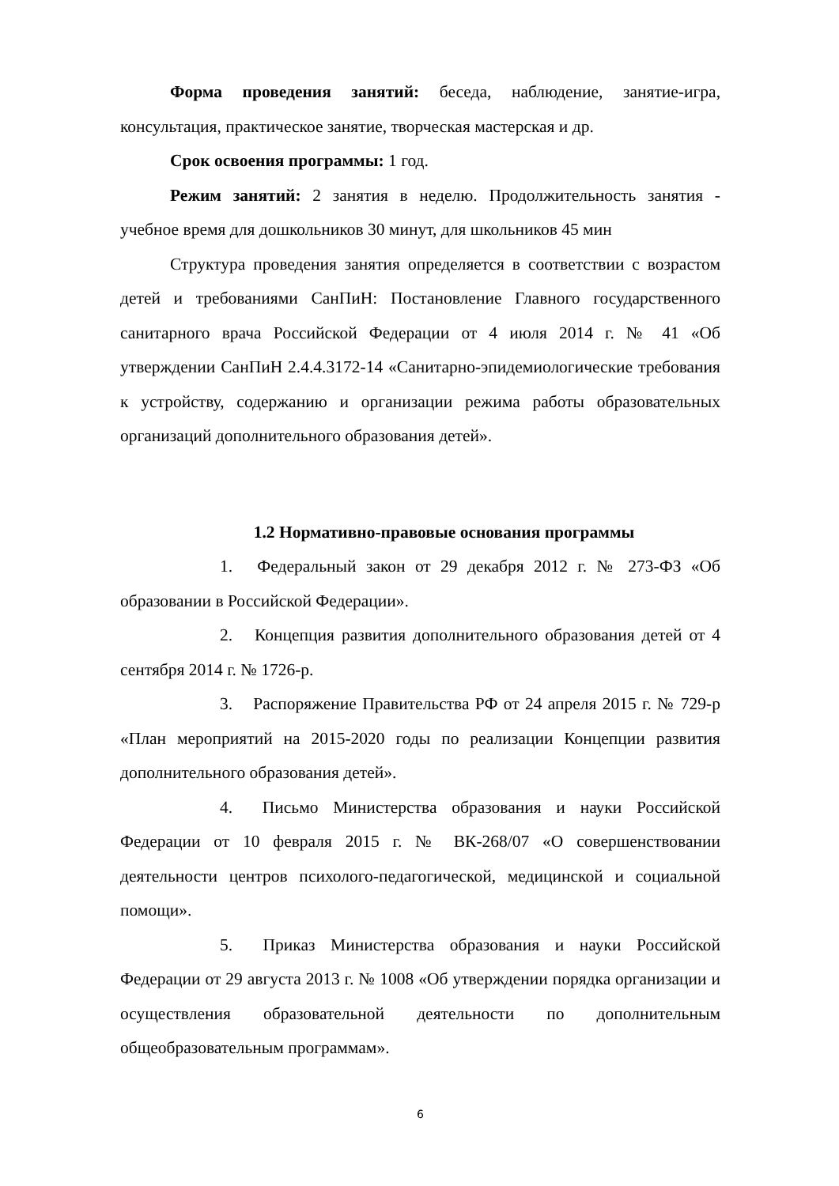Форма проведения занятий: беседа, наблюдение, занятие-игра, консультация, практическое занятие, творческая мастерская и др.
Срок освоения программы: 1 год.
Режим занятий: 2 занятия в неделю. Продолжительность занятия - учебное время для дошкольников 30 минут, для школьников 45 мин
Структура проведения занятия определяется в соответствии с возрастом детей и требованиями СанПиН: Постановление Главного государственного санитарного врача Российской Федерации от 4 июля 2014 г. № 41 «Об утверждении СанПиН 2.4.4.3172-14 «Санитарно-эпидемиологические требования к устройству, содержанию и организации режима работы образовательных организаций дополнительного образования детей».
1.2 Нормативно-правовые основания программы
1. Федеральный закон от 29 декабря 2012 г. № 273-ФЗ «Об образовании в Российской Федерации».
2. Концепция развития дополнительного образования детей от 4 сентября 2014 г. № 1726-р.
3. Распоряжение Правительства РФ от 24 апреля 2015 г. № 729-р «План мероприятий на 2015-2020 годы по реализации Концепции развития дополнительного образования детей».
4. Письмо Министерства образования и науки Российской Федерации от 10 февраля 2015 г. № ВК-268/07 «О совершенствовании деятельности центров психолого-педагогической, медицинской и социальной помощи».
5. Приказ Министерства образования и науки Российской Федерации от 29 августа 2013 г. № 1008 «Об утверждении порядка организации и осуществления образовательной деятельности по дополнительным общеобразовательным программам».
6